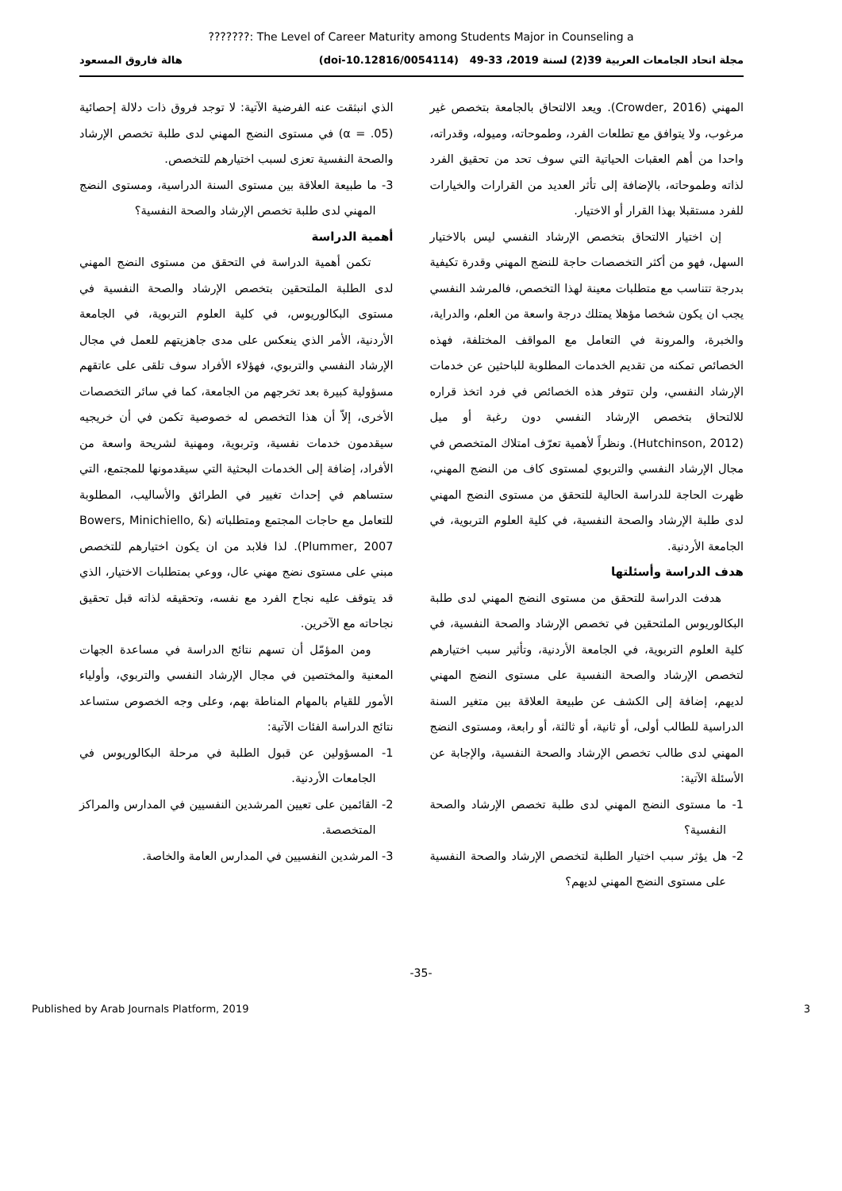???????: The Level of Career Maturity among Students Major in Counseling a
مجلة اتحاد الجامعات العربية 39(2) لسنة 2019، 33-49 (doi-10.12816/0054114) هالة فاروق المسعود
المهني (Crowder, 2016). ويعد الالتحاق بالجامعة بتخصص غير مرغوب، ولا يتوافق مع تطلعات الفرد، وطموحاته، وميوله، وقدراته، واحدا من أهم العقبات الحياتية التي سوف تحد من تحقيق الفرد لذاته وطموحاته، بالإضافة إلى تأثر العديد من القرارات والخيارات للفرد مستقبلا بهذا القرار أو الاختيار.
إن اختيار الالتحاق بتخصص الإرشاد النفسي ليس بالاختيار السهل، فهو من أكثر التخصصات حاجة للنضج المهني وقدرة تكيفية بدرجة تتناسب مع متطلبات معينة لهذا التخصص، فالمرشد النفسي يجب ان يكون شخصا مؤهلا يمتلك درجة واسعة من العلم، والدراية، والخبرة، والمرونة في التعامل مع المواقف المختلفة، فهذه الخصائص تمكنه من تقديم الخدمات المطلوبة للباحثين عن خدمات الإرشاد النفسي، ولن تتوفر هذه الخصائص في فرد اتخذ قراره للالتحاق بتخصص الإرشاد النفسي دون رغبة أو ميل (Hutchinson, 2012). ونظراً لأهمية تعرّف امتلاك المتخصص في مجال الإرشاد النفسي والتربوي لمستوى كاف من النضج المهني، ظهرت الحاجة للدراسة الحالية للتحقق من مستوى النضج المهني لدى طلبة الإرشاد والصحة النفسية، في كلية العلوم التربوية، في الجامعة الأردنية.
هدف الدراسة وأسئلتها
هدفت الدراسة للتحقق من مستوى النضج المهني لدى طلبة البكالوريوس الملتحقين في تخصص الإرشاد والصحة النفسية، في كلية العلوم التربوية، في الجامعة الأردنية، وتأثير سبب اختيارهم لتخصص الإرشاد والصحة النفسية على مستوى النضج المهني لديهم، إضافة إلى الكشف عن طبيعة العلاقة بين متغير السنة الدراسية للطالب أولى، أو ثانية، أو ثالثة، أو رابعة، ومستوى النضج المهني لدى طالب تخصص الإرشاد والصحة النفسية، والإجابة عن الأسئلة الآتية:
1- ما مستوى النضج المهني لدى طلبة تخصص الإرشاد والصحة النفسية؟
2- هل يؤثر سبب اختيار الطلبة لتخصص الإرشاد والصحة النفسية على مستوى النضج المهني لديهم؟
الذي انبثقت عنه الفرضية الآتية: لا توجد فروق ذات دلالة إحصائية (α = .05) في مستوى النضج المهني لدى طلبة تخصص الإرشاد والصحة النفسية تعزى لسبب اختيارهم للتخصص.
3- ما طبيعة العلاقة بين مستوى السنة الدراسية، ومستوى النضج المهني لدى طلبة تخصص الإرشاد والصحة النفسية؟
أهمية الدراسة
تكمن أهمية الدراسة في التحقق من مستوى النضج المهني لدى الطلبة الملتحقين بتخصص الإرشاد والصحة النفسية في مستوى البكالوريوس، في كلية العلوم التربوية، في الجامعة الأردنية، الأمر الذي ينعكس على مدى جاهزيتهم للعمل في مجال الإرشاد النفسي والتربوي، فهؤلاء الأفراد سوف تلقى على عاتقهم مسؤولية كبيرة بعد تخرجهم من الجامعة، كما في سائر التخصصات الأخرى، إلاّ أن هذا التخصص له خصوصية تكمن في أن خريجيه سيقدمون خدمات نفسية، وتربوية، ومهنية لشريحة واسعة من الأفراد، إضافة إلى الخدمات البحثية التي سيقدمونها للمجتمع، التي ستساهم في إحداث تغيير في الطرائق والأساليب، المطلوبة للتعامل مع حاجات المجتمع ومتطلباته (Bowers, Minichiello, & Plummer, 2007). لذا فلابد من ان يكون اختيارهم للتخصص مبني على مستوى نضج مهني عال، ووعي بمتطلبات الاختيار، الذي قد يتوقف عليه نجاح الفرد مع نفسه، وتحقيقه لذاته قبل تحقيق نجاحاته مع الآخرين.
ومن المؤمّل أن تسهم نتائج الدراسة في مساعدة الجهات المعنية والمختصين في مجال الإرشاد النفسي والتربوي، وأولياء الأمور للقيام بالمهام المناطة بهم، وعلى وجه الخصوص ستساعد نتائج الدراسة الفئات الآتية:
1- المسؤولين عن قبول الطلبة في مرحلة البكالوريوس في الجامعات الأردنية.
2- القائمين على تعيين المرشدين النفسيين في المدارس والمراكز المتخصصة.
3- المرشدين النفسيين في المدارس العامة والخاصة.
-35-
Published by Arab Journals Platform, 2019 3